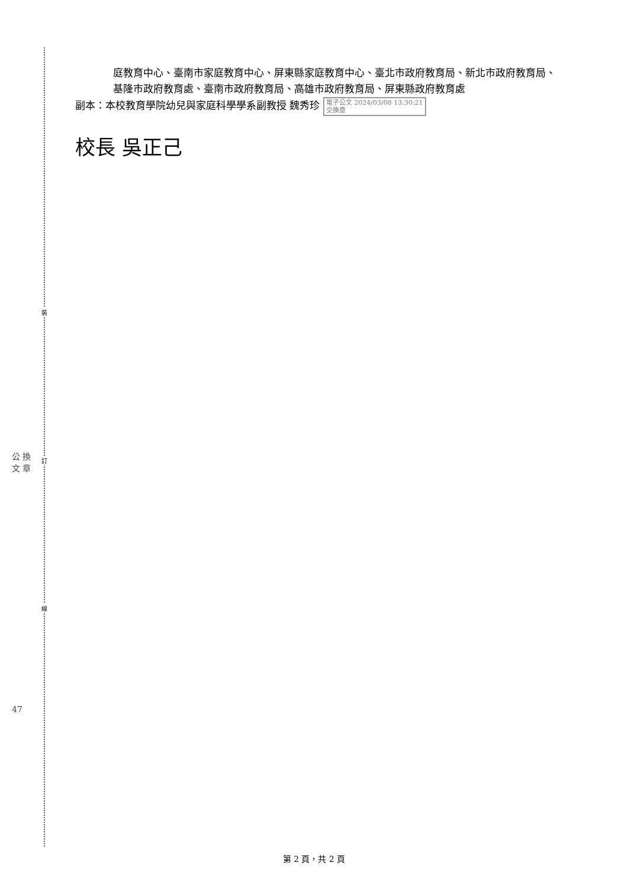裝
訂
線
公 換
文 章
47
庭教育中心、臺南市家庭教育中心、屏東縣家庭教育中心、臺北市政府教育局、新北市政府教育局、基隆市政府教育處、臺南市政府教育局、高雄市政府教育局、屏東縣政府教育處
副本：本校教育學院幼兒與家庭科學學系副教授 魏秀珍 電子公文 2024/03/08 13:30:21
交換章
校長 吳正己
第 2 頁，共 2 頁